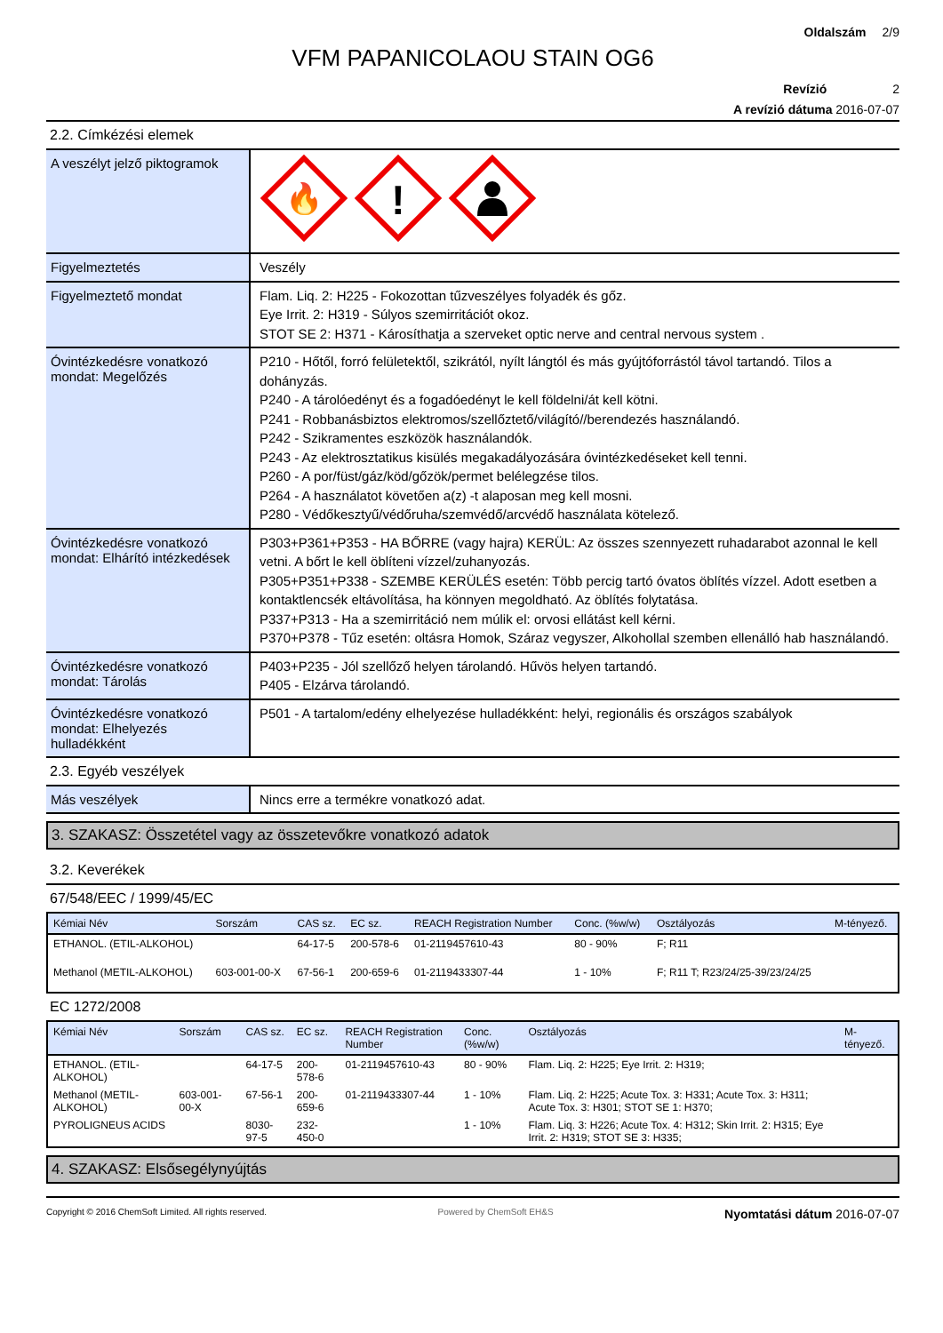Oldalszám 2/9
VFM PAPANICOLAOU STAIN OG6
Revízió 2
A revízió dátuma 2016-07-07
2.2. Címkézési elemek
A veszélyt jelző piktogramok
🔥
!
Figyelmeztetés
Veszély
Figyelmeztető mondat
Flam. Liq. 2: H225 - Fokozottan tűzveszélyes folyadék és gőz.
Eye Irrit. 2: H319 - Súlyos szemirritációt okoz.
STOT SE 2: H371 - Károsíthatja a szerveket optic nerve and central nervous system .
Óvintézkedésre vonatkozó mondat: Megelőzés
P210 - Hőtől, forró felületektől, szikrától, nyílt lángtól és más gyújtóforrástól távol tartandó. Tilos a dohányzás.
P240 - A tárolóedényt és a fogadóedényt le kell földelni/át kell kötni.
P241 - Robbanásbiztos elektromos/szellőztető/világító//berendezés használandó.
P242 - Szikramentes eszközök használandók.
P243 - Az elektrosztatikus kisülés megakadályozására óvintézkedéseket kell tenni.
P260 - A por/füst/gáz/köd/gőzök/permet belélegzése tilos.
P264 - A használatot követően a(z) -t alaposan meg kell mosni.
P280 - Védőkesztyű/védőruha/szemvédő/arcvédő használata kötelező.
Óvintézkedésre vonatkozó mondat: Elhárító intézkedések
P303+P361+P353 - HA BŐRRE (vagy hajra) KERÜL: Az összes szennyezett ruhadarabot azonnal le kell vetni. A bőrt le kell öblíteni vízzel/zuhanyozás.
P305+P351+P338 - SZEMBE KERÜLÉS esetén: Több percig tartó óvatos öblítés vízzel. Adott esetben a kontaktlencsék eltávolítása, ha könnyen megoldható. Az öblítés folytatása.
P337+P313 - Ha a szemirritáció nem múlik el: orvosi ellátást kell kérni.
P370+P378 - Tűz esetén: oltásra Homok, Száraz vegyszer, Alkohollal szemben ellenálló hab használandó.
Óvintézkedésre vonatkozó mondat: Tárolás
P403+P235 - Jól szellőző helyen tárolandó. Hűvös helyen tartandó.
P405 - Elzárva tárolandó.
Óvintézkedésre vonatkozó mondat: Elhelyezés hulladékként
P501 - A tartalom/edény elhelyezése hulladékként: helyi, regionális és országos szabályok
2.3. Egyéb veszélyek
Más veszélyek
Nincs erre a termékre vonatkozó adat.
3. SZAKASZ: Összetétel vagy az összetevőkre vonatkozó adatok
3.2. Keverékek
67/548/EEC / 1999/45/EC
| Kémiai Név | Sorszám | CAS sz. | EC sz. | REACH Registration Number | Conc. (%w/w) | Osztályozás | M-tényező. |
| --- | --- | --- | --- | --- | --- | --- | --- |
| ETHANOL. (ETIL-ALKOHOL) | | 64-17-5 | 200-578-6 | 01-2119457610-43 | 80 - 90% | F; R11 | |
| Methanol (METIL-ALKOHOL) | 603-001-00-X | 67-56-1 | 200-659-6 | 01-2119433307-44 | 1 - 10% | F; R11 T; R23/24/25-39/23/24/25 | |
EC 1272/2008
| Kémiai Név | Sorszám | CAS sz. | EC sz. | REACH Registration Number | Conc. (%w/w) | Osztályozás | M-tényező. |
| --- | --- | --- | --- | --- | --- | --- | --- |
| ETHANOL. (ETIL-ALKOHOL) | | 64-17-5 | 200-578-6 | 01-2119457610-43 | 80 - 90% | Flam. Liq. 2: H225; Eye Irrit. 2: H319; | |
| Methanol (METIL-ALKOHOL) | 603-001-00-X | 67-56-1 | 200-659-6 | 01-2119433307-44 | 1 - 10% | Flam. Liq. 2: H225; Acute Tox. 3: H331; Acute Tox. 3: H311; Acute Tox. 3: H301; STOT SE 1: H370; | |
| PYROLIGNEUS ACIDS | | 8030-97-5 | 232-450-0 | | 1 - 10% | Flam. Liq. 3: H226; Acute Tox. 4: H312; Skin Irrit. 2: H315; Eye Irrit. 2: H319; STOT SE 3: H335; | |
4. SZAKASZ: Elsősegélynyújtás
Copyright © 2016 ChemSoft Limited. All rights reserved. Powered by ChemSoft EH&S Nyomtatási dátum 2016-07-07